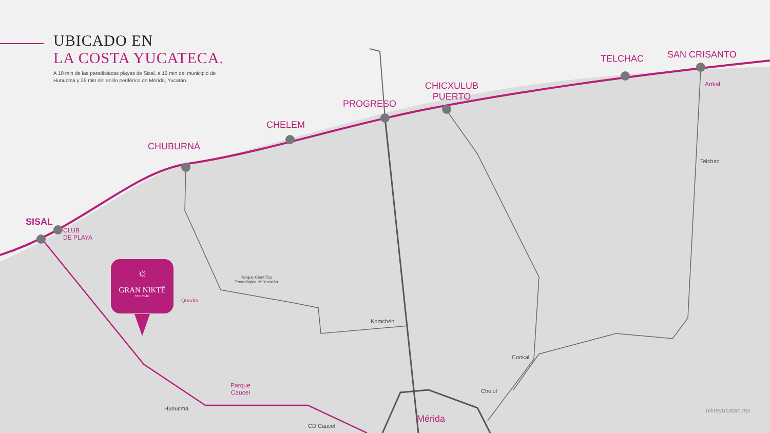UBICADO EN
LA COSTA YUCATECA.
A 10 min de las paradisiacas playas de Sisal, a 15 min del municipio de Hunucmá y 25 min del anillo periférico de Mérida, Yucatán.
SISAL
CLUB
DE PLAYA
CHUBURNÁ
CHELEM
PROGRESO
CHICXULUB
PUERTO
TELCHAC SAN CRISANTO
Ankal
Telchac
Parque Científico
Tecnológico de Yucatán
Quadra
Komchén
Conkal
Cholul
Parque
Caucel
Hunucmá
CD Caucel
Mérida
nikteyucatan.mx
☼
GRAN NIKTĒ
YUCATÁN